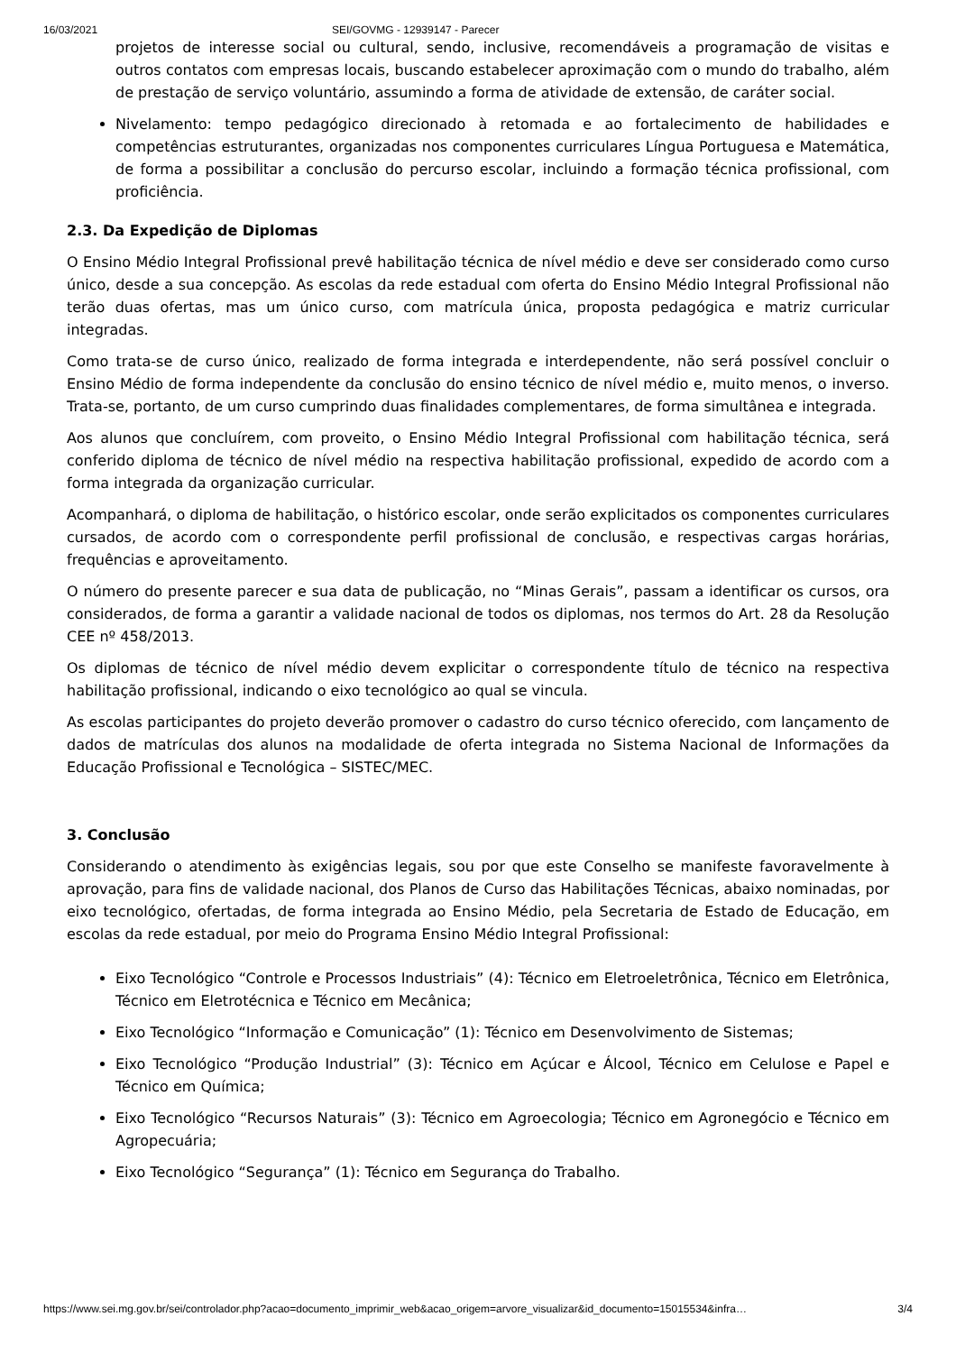16/03/2021 SEI/GOVMG - 12939147 - Parecer
projetos de interesse social ou cultural, sendo, inclusive, recomendáveis a programação de visitas e outros contatos com empresas locais, buscando estabelecer aproximação com o mundo do trabalho, além de prestação de serviço voluntário, assumindo a forma de atividade de extensão, de caráter social.
Nivelamento: tempo pedagógico direcionado à retomada e ao fortalecimento de habilidades e competências estruturantes, organizadas nos componentes curriculares Língua Portuguesa e Matemática, de forma a possibilitar a conclusão do percurso escolar, incluindo a formação técnica profissional, com proficiência.
2.3. Da Expedição de Diplomas
O Ensino Médio Integral Profissional prevê habilitação técnica de nível médio e deve ser considerado como curso único, desde a sua concepção. As escolas da rede estadual com oferta do Ensino Médio Integral Profissional não terão duas ofertas, mas um único curso, com matrícula única, proposta pedagógica e matriz curricular integradas.
Como trata-se de curso único, realizado de forma integrada e interdependente, não será possível concluir o Ensino Médio de forma independente da conclusão do ensino técnico de nível médio e, muito menos, o inverso. Trata-se, portanto, de um curso cumprindo duas finalidades complementares, de forma simultânea e integrada.
Aos alunos que concluírem, com proveito, o Ensino Médio Integral Profissional com habilitação técnica, será conferido diploma de técnico de nível médio na respectiva habilitação profissional, expedido de acordo com a forma integrada da organização curricular.
Acompanhará, o diploma de habilitação, o histórico escolar, onde serão explicitados os componentes curriculares cursados, de acordo com o correspondente perfil profissional de conclusão, e respectivas cargas horárias, frequências e aproveitamento.
O número do presente parecer e sua data de publicação, no “Minas Gerais”, passam a identificar os cursos, ora considerados, de forma a garantir a validade nacional de todos os diplomas, nos termos do Art. 28 da Resolução CEE nº 458/2013.
Os diplomas de técnico de nível médio devem explicitar o correspondente título de técnico na respectiva habilitação profissional, indicando o eixo tecnológico ao qual se vincula.
As escolas participantes do projeto deverão promover o cadastro do curso técnico oferecido, com lançamento de dados de matrículas dos alunos na modalidade de oferta integrada no Sistema Nacional de Informações da Educação Profissional e Tecnológica – SISTEC/MEC.
3. Conclusão
Considerando o atendimento às exigências legais, sou por que este Conselho se manifeste favoravelmente à aprovação, para fins de validade nacional, dos Planos de Curso das Habilitações Técnicas, abaixo nominadas, por eixo tecnológico, ofertadas, de forma integrada ao Ensino Médio, pela Secretaria de Estado de Educação, em escolas da rede estadual, por meio do Programa Ensino Médio Integral Profissional:
Eixo Tecnológico “Controle e Processos Industriais” (4): Técnico em Eletroeletrônica, Técnico em Eletrônica, Técnico em Eletrotécnica e Técnico em Mecânica;
Eixo Tecnológico “Informação e Comunicação” (1): Técnico em Desenvolvimento de Sistemas;
Eixo Tecnológico “Produção Industrial” (3): Técnico em Açúcar e Álcool, Técnico em Celulose e Papel e Técnico em Química;
Eixo Tecnológico “Recursos Naturais” (3): Técnico em Agroecologia; Técnico em Agronegócio e Técnico em Agropecuária;
Eixo Tecnológico “Segurança” (1): Técnico em Segurança do Trabalho.
https://www.sei.mg.gov.br/sei/controlador.php?acao=documento_imprimir_web&acao_origem=arvore_visualizar&id_documento=15015534&infra… 3/4